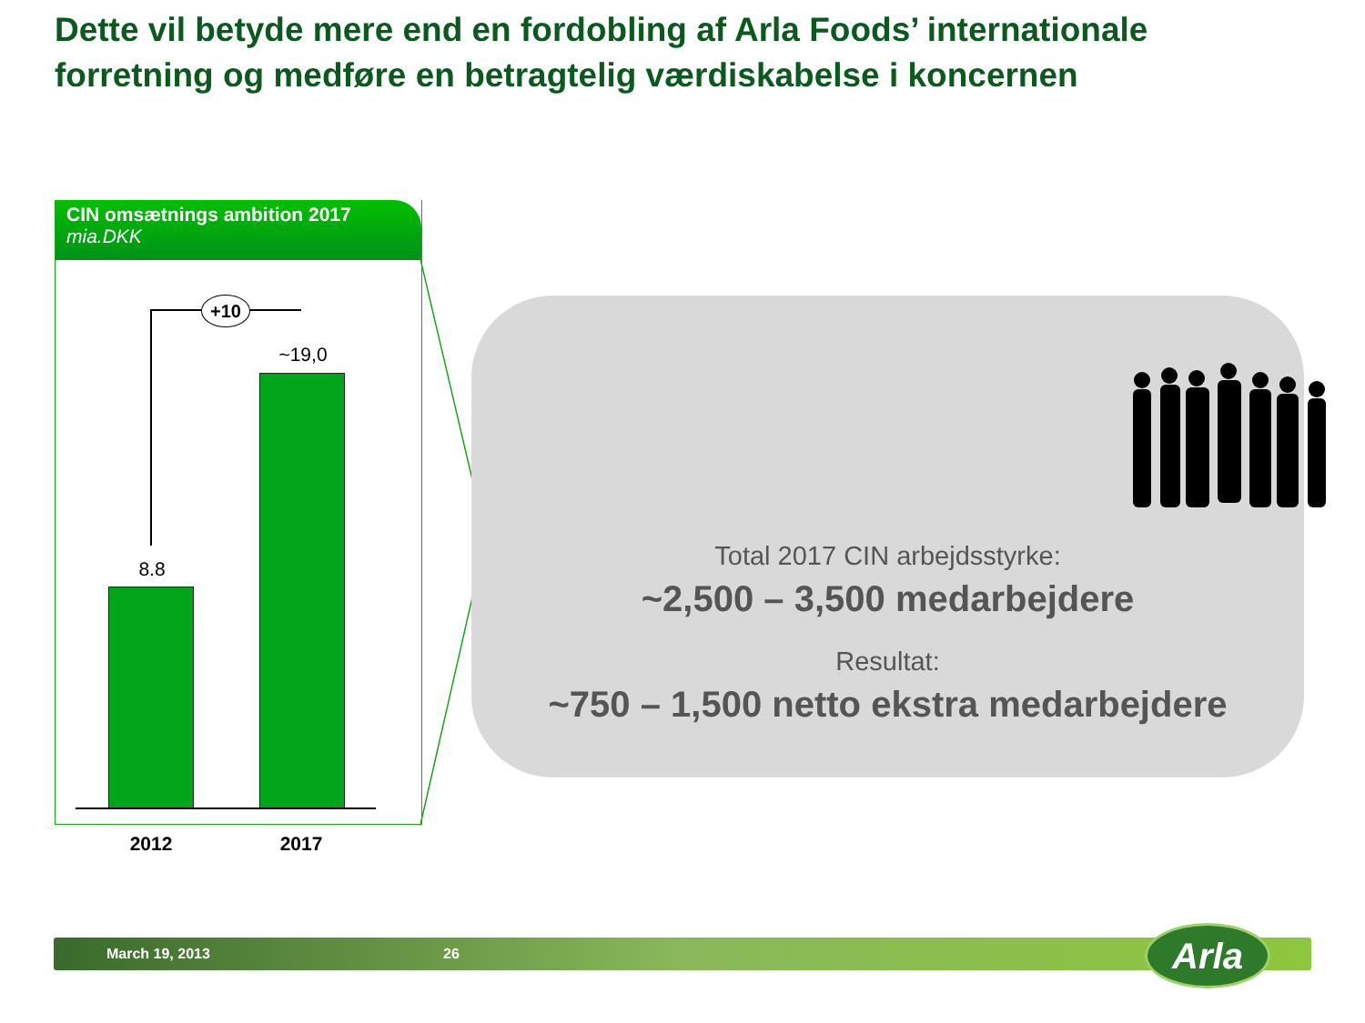Dette vil betyde mere end en fordobling af Arla Foods’ internationale forretning og medføre en betragtelig værdiskabelse i koncernen
CIN omsætnings ambition 2017
mia.DKK
+10
8.8
~19,0
2012 2017
Total 2017 CIN arbejdsstyrke:
~2,500 – 3,500 medarbejdere
Resultat:
~750 – 1,500 netto ekstra medarbejdere
March 19, 2013 26 Arla